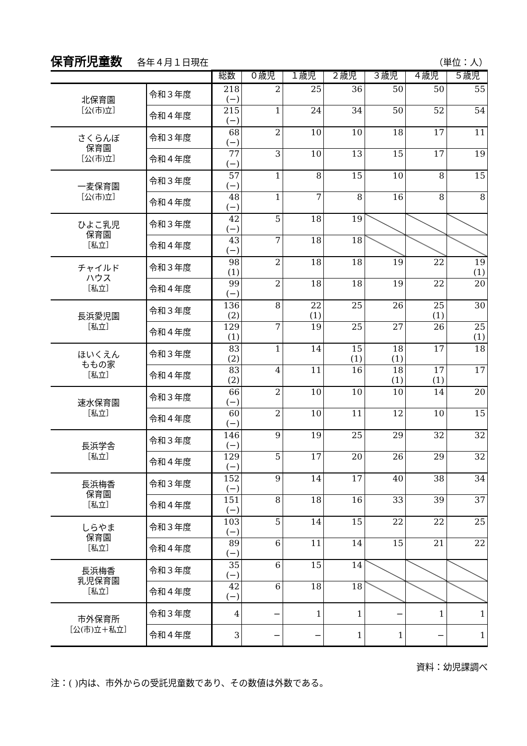保育所児童数 各年４月１日現在 （単位：人）
| | | 総数 | ０歳児 | １歳児 | ２歳児 | ３歳児 | ４歳児 | ５歳児 |
| --- | --- | --- | --- | --- | --- | --- | --- | --- |
| 北保育園 ［公(市)立］ | 令和３年度 | 218 (−) | 2 | 25 | 36 | 50 | 50 | 55 |
| | 令和４年度 | 215 (−) | 1 | 24 | 34 | 50 | 52 | 54 |
| さくらんぼ 保育園 ［公(市)立］ | 令和３年度 | 68 (−) | 2 | 10 | 10 | 18 | 17 | 11 |
| | 令和４年度 | 77 (−) | 3 | 10 | 13 | 15 | 17 | 19 |
| 一麦保育園 ［公(市)立］ | 令和３年度 | 57 (−) | 1 | 8 | 15 | 10 | 8 | 15 |
| | 令和４年度 | 48 (−) | 1 | 7 | 8 | 16 | 8 | 8 |
| ひよこ乳児 保育園 ［私立］ | 令和３年度 | 42 (−) | 5 | 18 | 19 | | | |
| | 令和４年度 | 43 (−) | 7 | 18 | 18 | | | |
| チャイルド ハウス ［私立］ | 令和３年度 | 98 (1) | 2 | 18 | 18 | 19 | 22 | 19 (1) |
| | 令和４年度 | 99 (−) | 2 | 18 | 18 | 19 | 22 | 20 |
| 長浜愛児園 ［私立］ | 令和３年度 | 136 (2) | 8 | 22 (1) | 25 | 26 | 25 (1) | 30 |
| | 令和４年度 | 129 (1) | 7 | 19 | 25 | 27 | 26 | 25 (1) |
| ほいくえん ももの家 ［私立］ | 令和３年度 | 83 (2) | 1 | 14 | 15 (1) | 18 (1) | 17 | 18 |
| | 令和４年度 | 83 (2) | 4 | 11 | 16 | 18 (1) | 17 (1) | 17 |
| 速水保育園 ［私立］ | 令和３年度 | 66 (−) | 2 | 10 | 10 | 10 | 14 | 20 |
| | 令和４年度 | 60 (−) | 2 | 10 | 11 | 12 | 10 | 15 |
| 長浜学舎 ［私立］ | 令和３年度 | 146 (−) | 9 | 19 | 25 | 29 | 32 | 32 |
| | 令和４年度 | 129 (−) | 5 | 17 | 20 | 26 | 29 | 32 |
| 長浜梅香 保育園 ［私立］ | 令和３年度 | 152 (−) | 9 | 14 | 17 | 40 | 38 | 34 |
| | 令和４年度 | 151 (−) | 8 | 18 | 16 | 33 | 39 | 37 |
| しらやま 保育園 ［私立］ | 令和３年度 | 103 (−) | 5 | 14 | 15 | 22 | 22 | 25 |
| | 令和４年度 | 89 (−) | 6 | 11 | 14 | 15 | 21 | 22 |
| 長浜梅香 乳児保育園 ［私立］ | 令和３年度 | 35 (−) | 6 | 15 | 14 | | | |
| | 令和４年度 | 42 (−) | 6 | 18 | 18 | | | |
| 市外保育所 ［公(市)立＋私立］ | 令和３年度 | 4 | − | 1 | 1 | − | 1 | 1 |
| | 令和４年度 | 3 | − | − | 1 | 1 | − | 1 |
資料：幼児課調べ
注：( )内は、市外からの受託児童数であり、その数値は外数である。